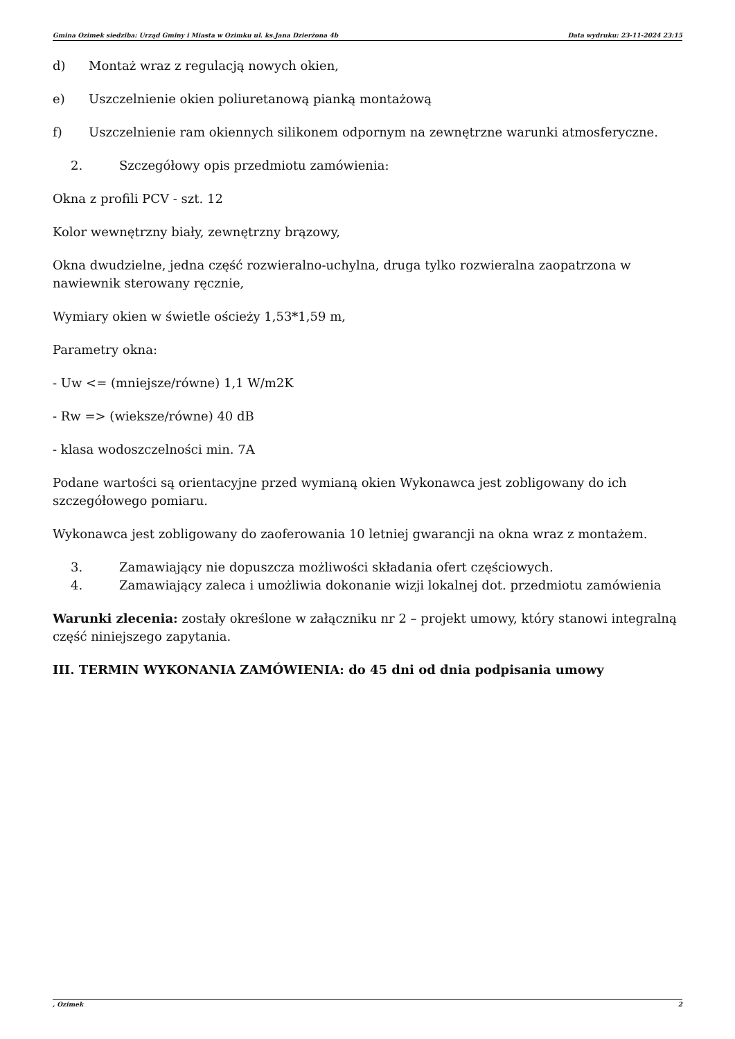Gmina Ozimek siedziba: Urząd Gminy i Miasta w Ozimku ul. ks.Jana Dzierżona 4b Data wydruku: 23-11-2024 23:15
d) Montaż wraz z regulacją nowych okien,
e) Uszczelnienie okien poliuretanową pianką montażową
f) Uszczelnienie ram okiennych silikonem odpornym na zewnętrzne warunki atmosferyczne.
2. Szczegółowy opis przedmiotu zamówienia:
Okna z profili PCV - szt. 12
Kolor wewnętrzny biały, zewnętrzny brązowy,
Okna dwudzielne, jedna część rozwieralno-uchylna, druga tylko rozwieralna zaopatrzona w nawiewnik sterowany ręcznie,
Wymiary okien w świetle ościeży 1,53*1,59 m,
Parametry okna:
- Uw <= (mniejsze/równe) 1,1 W/m2K
- Rw => (wieksze/równe) 40 dB
- klasa wodoszczelności min. 7A
Podane wartości są orientacyjne przed wymianą okien Wykonawca jest zobligowany do ich szczegółowego pomiaru.
Wykonawca jest zobligowany do zaoferowania 10 letniej gwarancji na okna wraz z montażem.
3. Zamawiający nie dopuszcza możliwości składania ofert częściowych.
4. Zamawiający zaleca i umożliwia dokonanie wizji lokalnej dot. przedmiotu zamówienia
Warunki zlecenia: zostały określone w załączniku nr 2 – projekt umowy, który stanowi integralną część niniejszego zapytania.
III. TERMIN WYKONANIA ZAMÓWIENIA: do 45 dni od dnia podpisania umowy
, Ozimek 2